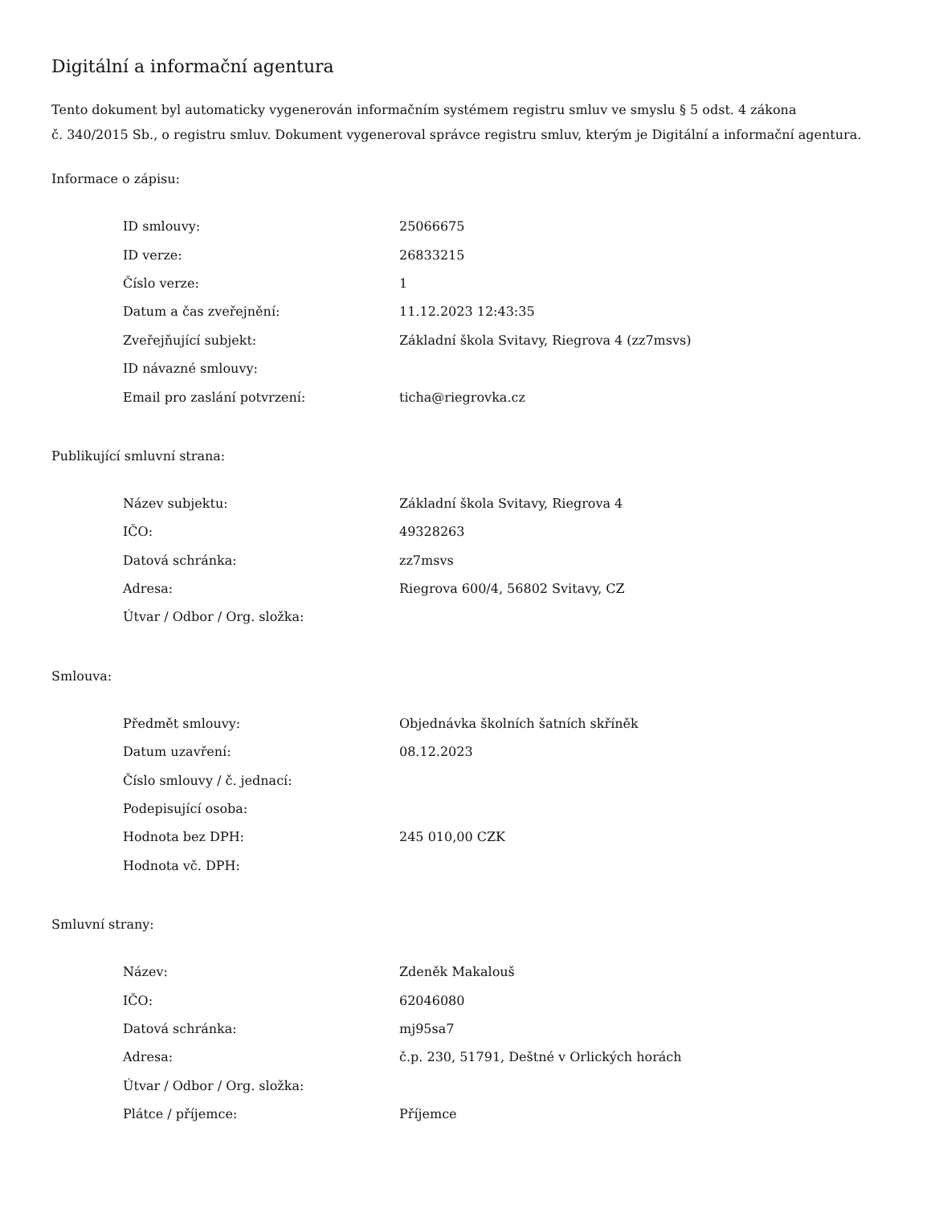Digitální a informační agentura
Tento dokument byl automaticky vygenerován informačním systémem registru smluv ve smyslu § 5 odst. 4 zákona
č. 340/2015 Sb., o registru smluv. Dokument vygeneroval správce registru smluv, kterým je Digitální a informační agentura.
Informace o zápisu:
| ID smlouvy: | 25066675 |
| ID verze: | 26833215 |
| Číslo verze: | 1 |
| Datum a čas zveřejnění: | 11.12.2023 12:43:35 |
| Zveřejňující subjekt: | Základní škola Svitavy, Riegrova 4 (zz7msvs) |
| ID návazné smlouvy: | |
| Email pro zaslání potvrzení: | ticha@riegrovka.cz |
Publikující smluvní strana:
| Název subjektu: | Základní škola Svitavy, Riegrova 4 |
| IČO: | 49328263 |
| Datová schránka: | zz7msvs |
| Adresa: | Riegrova 600/4, 56802 Svitavy, CZ |
| Útvar / Odbor / Org. složka: | |
Smlouva:
| Předmět smlouvy: | Objednávka školních šatních skříněk |
| Datum uzavření: | 08.12.2023 |
| Číslo smlouvy / č. jednací: | |
| Podepisující osoba: | |
| Hodnota bez DPH: | 245 010,00 CZK |
| Hodnota vč. DPH: | |
Smluvní strany:
| Název: | Zdeněk Makalouš |
| IČO: | 62046080 |
| Datová schránka: | mj95sa7 |
| Adresa: | č.p. 230, 51791, Deštné v Orlických horách |
| Útvar / Odbor / Org. složka: | |
| Plátce / příjemce: | Příjemce |